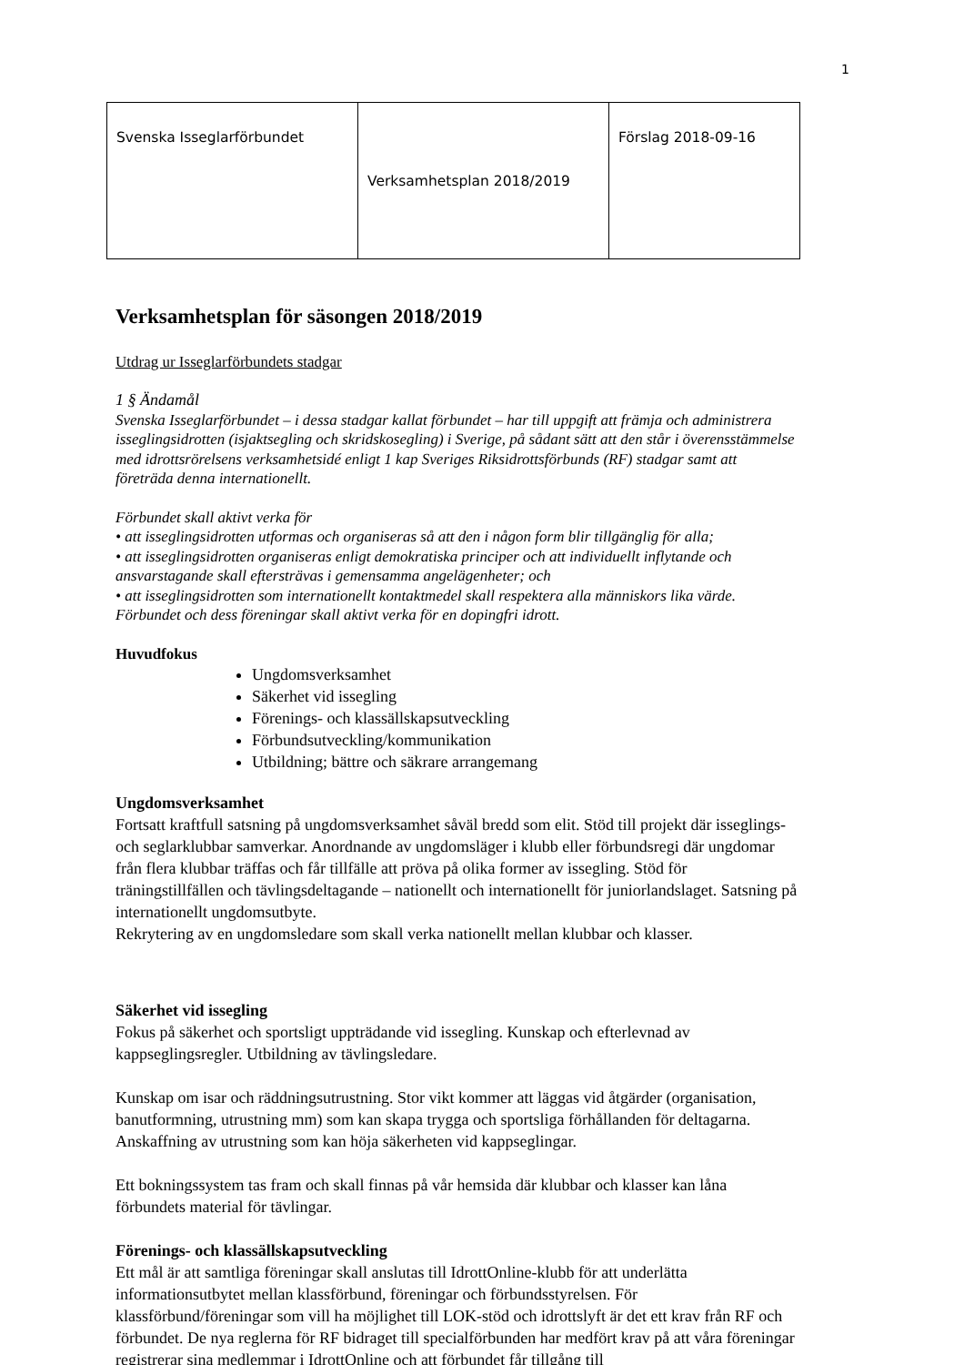1
| Svenska Isseglarförbundet | Verksamhetsplan 2018/2019 | Förslag 2018-09-16 |
Verksamhetsplan för säsongen 2018/2019
Utdrag ur Isseglarförbundets stadgar
1 § Ändamål
Svenska Isseglarförbundet – i dessa stadgar kallat förbundet – har till uppgift att främja och administrera isseglingsidrotten (isjaktsegling och skridskosegling) i Sverige, på sådant sätt att den står i överensstämmelse med idrottsrörelsens verksamhetsidé enligt 1 kap Sveriges Riksidrottsförbunds (RF) stadgar samt att företräda denna internationellt.
Förbundet skall aktivt verka för
• att isseglingsidrotten utformas och organiseras så att den i någon form blir tillgänglig för alla;
• att isseglingsidrotten organiseras enligt demokratiska principer och att individuellt inflytande och ansvarstagande skall eftersträvas i gemensamma angelägenheter; och
• att isseglingsidrotten som internationellt kontaktmedel skall respektera alla människors lika värde.
Förbundet och dess föreningar skall aktivt verka för en dopingfri idrott.
Huvudfokus
Ungdomsverksamhet
Säkerhet vid issegling
Förenings- och klassällskapsutveckling
Förbundsutveckling/kommunikation
Utbildning; bättre och säkrare arrangemang
Ungdomsverksamhet
Fortsatt kraftfull satsning på ungdomsverksamhet såväl bredd som elit. Stöd till projekt där isseglings- och seglarklubbar samverkar. Anordnande av ungdomsläger i klubb eller förbundsregi där ungdomar från flera klubbar träffas och får tillfälle att pröva på olika former av issegling. Stöd för träningstillfällen och tävlingsdeltagande – nationellt och internationellt för juniorlandslaget. Satsning på internationellt ungdomsutbyte.
Rekrytering av en ungdomsledare som skall verka nationellt mellan klubbar och klasser.
Säkerhet vid issegling
Fokus på säkerhet och sportsligt uppträdande vid issegling. Kunskap och efterlevnad av kappseglingsregler. Utbildning av tävlingsledare.
Kunskap om isar och räddningsutrustning. Stor vikt kommer att läggas vid åtgärder (organisation, banutformning, utrustning mm) som kan skapa trygga och sportsliga förhållanden för deltagarna. Anskaffning av utrustning som kan höja säkerheten vid kappseglingar.
Ett bokningssystem tas fram och skall finnas på vår hemsida där klubbar och klasser kan låna förbundets material för tävlingar.
Förenings- och klassällskapsutveckling
Ett mål är att samtliga föreningar skall anslutas till IdrottOnline-klubb för att underlätta informationsutbytet mellan klassförbund, föreningar och förbundsstyrelsen. För klassförbund/föreningar som vill ha möjlighet till LOK-stöd och idrottslyft är det ett krav från RF och förbundet. De nya reglerna för RF bidraget till specialförbunden har medfört krav på att våra föreningar registrerar sina medlemmar i IdrottOnline och att förbundet får tillgång till